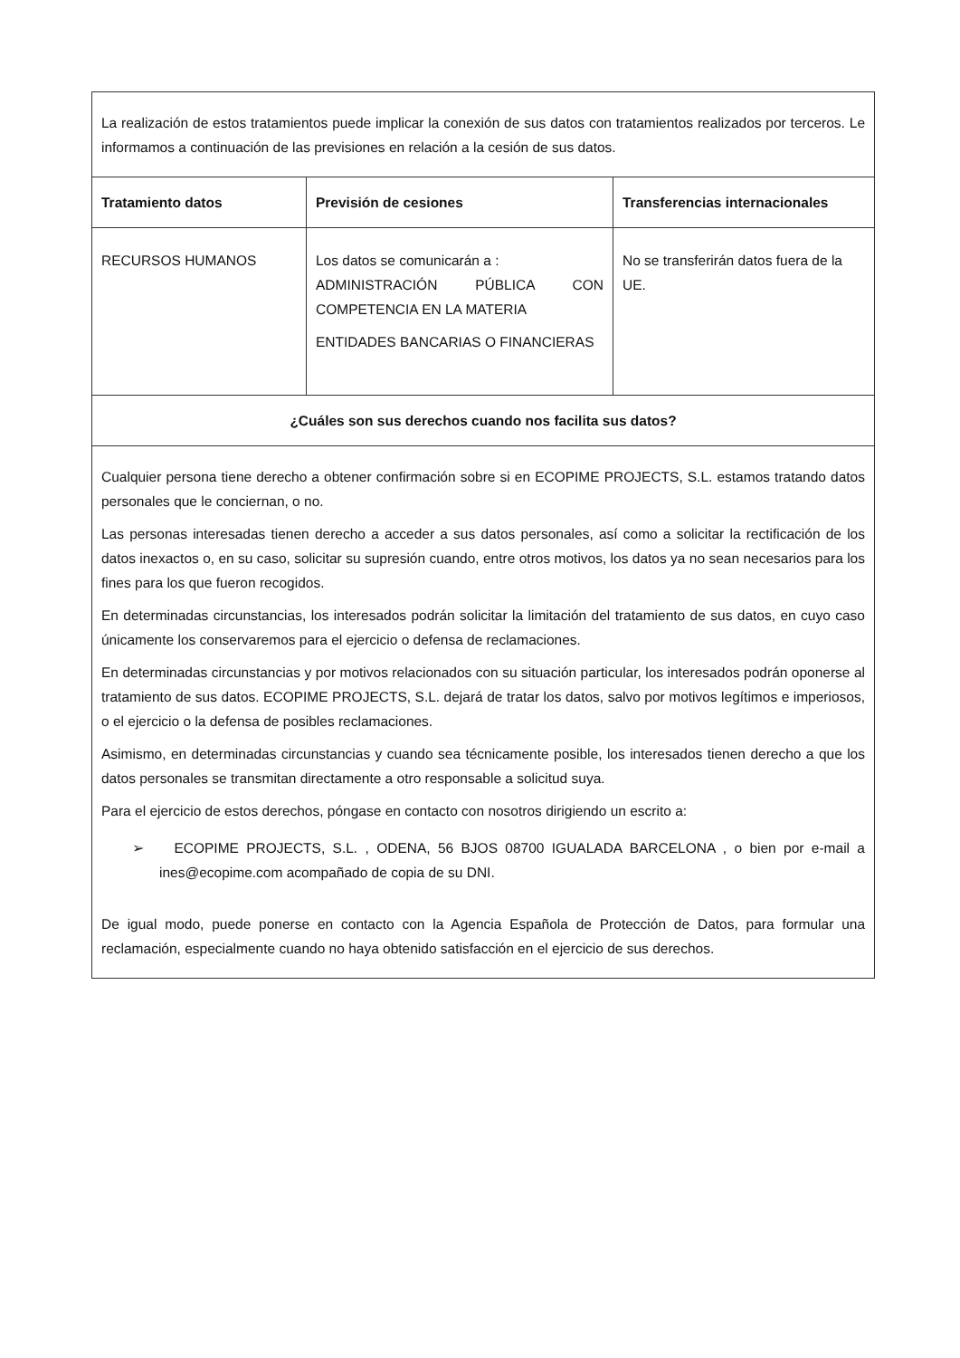| La realización de estos tratamientos puede implicar la conexión de sus datos con tratamientos realizados por terceros. Le informamos a continuación de las previsiones en relación a la cesión de sus datos. | | |
| Tratamiento datos | Previsión de cesiones | Transferencias internacionales |
| RECURSOS HUMANOS | Los datos se comunicarán a : ADMINISTRACIÓN PÚBLICA CON COMPETENCIA EN LA MATERIA ENTIDADES BANCARIAS O FINANCIERAS | No se transferirán datos fuera de la UE. |
| ¿Cuáles son sus derechos cuando nos facilita sus datos? | | |
| Cualquier persona tiene derecho a obtener confirmación sobre si en ECOPIME PROJECTS, S.L. estamos tratando datos personales que le conciernan, o no. Las personas interesadas tienen derecho a acceder a sus datos personales, así como a solicitar la rectificación de los datos inexactos o, en su caso, solicitar su supresión cuando, entre otros motivos, los datos ya no sean necesarios para los fines para los que fueron recogidos. En determinadas circunstancias, los interesados podrán solicitar la limitación del tratamiento de sus datos, en cuyo caso únicamente los conservaremos para el ejercicio o defensa de reclamaciones. En determinadas circunstancias y por motivos relacionados con su situación particular, los interesados podrán oponerse al tratamiento de sus datos. ECOPIME PROJECTS, S.L. dejará de tratar los datos, salvo por motivos legítimos e imperiosos, o el ejercicio o la defensa de posibles reclamaciones. Asimismo, en determinadas circunstancias y cuando sea técnicamente posible, los interesados tienen derecho a que los datos personales se transmitan directamente a otro responsable a solicitud suya. Para el ejercicio de estos derechos, póngase en contacto con nosotros dirigiendo un escrito a: ➢ ECOPIME PROJECTS, S.L. , ODENA, 56 BJOS 08700 IGUALADA BARCELONA , o bien por e-mail a ines@ecopime.com acompañado de copia de su DNI. De igual modo, puede ponerse en contacto con la Agencia Española de Protección de Datos, para formular una reclamación, especialmente cuando no haya obtenido satisfacción en el ejercicio de sus derechos. | | |